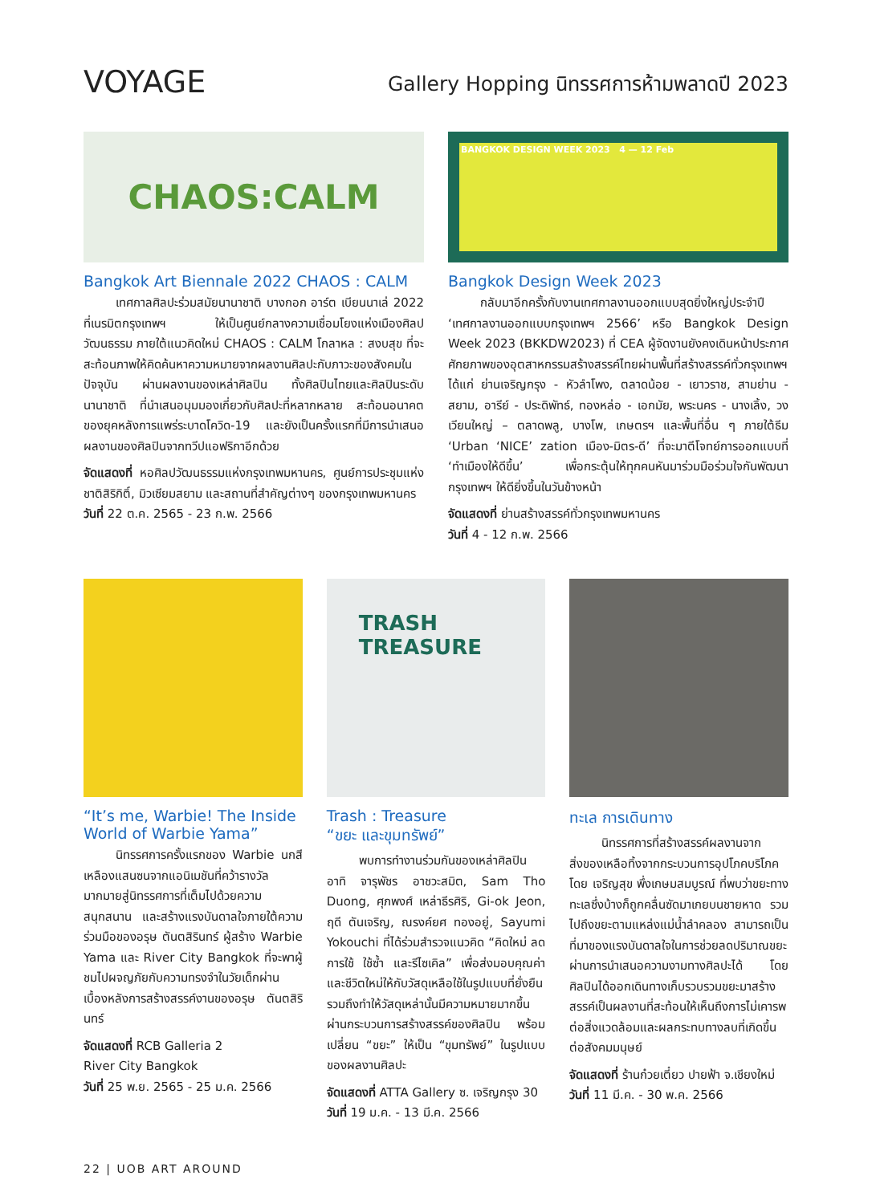VOYAGE
Gallery Hopping นิทรรศการห้ามพลาดปี 2023
CHAOS:CALM
Bangkok Art Biennale 2022 CHAOS : CALM
เทศกาลศิลปะร่วมสมัยนานาชาติ บางกอก อาร์ต เบียนนาเล่ 2022 ที่เนรมิตกรุงเทพฯ ให้เป็นศูนย์กลางความเชื่อมโยงแห่งเมืองศิลปวัฒนธรรม ภายใต้แนวคิดใหม่ CHAOS : CALM โกลาหล : สงบสุข ที่จะสะท้อนภาพให้คิดค้นหาความหมายจากผลงานศิลปะกับภาวะของสังคมในปัจจุบัน ผ่านผลงานของเหล่าศิลปิน ทั้งศิลปินไทยและศิลปินระดับนานาชาติ ที่นำเสนอมุมมองเกี่ยวกับศิลปะที่หลากหลาย สะท้อนอนาคตของยุคหลังการแพร่ระบาดโควิด-19 และยังเป็นครั้งแรกที่มีการนำเสนอผลงานของศิลปินจากทวีปแอฟริกาอีกด้วย
จัดแสดงที่ หอศิลปวัฒนธรรมแห่งกรุงเทพมหานคร, ศูนย์การประชุมแห่งชาติสิริกิติ์, มิวเซียมสยาม และสถานที่สำคัญต่างๆ ของกรุงเทพมหานคร
วันที่ 22 ต.ค. 2565 - 23 ก.พ. 2566
BANGKOK DESIGN WEEK 2023 4 — 12 Feb
Bangkok Design Week 2023
กลับมาอีกครั้งกับงานเทศกาลงานออกแบบสุดยิ่งใหญ่ประจำปี ‘เทศกาลงานออกแบบกรุงเทพฯ 2566’ หรือ Bangkok Design Week 2023 (BKKDW2023) ที่ CEA ผู้จัดงานยังคงเดินหน้าประกาศศักยภาพของอุตสาหกรรมสร้างสรรค์ไทยผ่านพื้นที่สร้างสรรค์ทั่วกรุงเทพฯ ได้แก่ ย่านเจริญกรุง - หัวลำโพง, ตลาดน้อย - เยาวราช, สามย่าน - สยาม, อารีย์ - ประดิพัทธ์, ทองหล่อ - เอกมัย, พระนคร - นางเลิ้ง, วงเวียนใหญ่ – ตลาดพลู, บางโพ, เกษตรฯ และพื้นที่อื่น ๆ ภายใต้ธีม ‘Urban ‘NICE’ zation เมือง-มิตร-ดี’ ที่จะมาตีโจทย์การออกแบบที่ ‘ทำเมืองให้ดีขึ้น’ เพื่อกระตุ้นให้ทุกคนหันมาร่วมมือร่วมใจกันพัฒนากรุงเทพฯ ให้ดียิ่งขึ้นในวันข้างหน้า
จัดแสดงที่ ย่านสร้างสรรค์ทั่วกรุงเทพมหานคร
วันที่ 4 - 12 ก.พ. 2566
“It’s me, Warbie! The Inside World of Warbie Yama”
นิทรรศการครั้งแรกของ Warbie นกสีเหลืองแสนซนจากแอนิเมชันที่คว้ารางวัลมากมายสู่นิทรรศการที่เต็มไปด้วยความสนุกสนาน และสร้างแรงบันดาลใจภายใต้ความร่วมมือของอรุษ ตันตสิรินทร์ ผู้สร้าง Warbie Yama และ River City Bangkok ที่จะพาผู้ชมไปผจญภัยกับความทรงจำในวัยเด็กผ่านเบื้องหลังการสร้างสรรค์งานของอรุษ ตันตสิรินทร์
จัดแสดงที่ RCB Galleria 2
River City Bangkok
วันที่ 25 พ.ย. 2565 - 25 ม.ค. 2566
TRASH TREASURE
Trash : Treasure
“ขยะ และขุมทรัพย์”
พบการทำงานร่วมกันของเหล่าศิลปิน อาทิ จารุพัชร อาชวะสมิต, Sam Tho Duong, ศุภพงศ์ เหล่าธีรศิริ, Gi-ok Jeon, ฤดี ตันเจริญ, ณรงค์ยศ ทองอยู่, Sayumi Yokouchi ที่ได้ร่วมสำรวจแนวคิด “คิดใหม่ ลดการใช้ ใช้ซ้ำ และรีไซเคิล” เพื่อส่งมอบคุณค่าและชีวิตใหม่ให้กับวัสดุเหลือใช้ในรูปแบบที่ยั่งยืน รวมถึงทำให้วัสดุเหล่านั้นมีความหมายมากขึ้นผ่านกระบวนการสร้างสรรค์ของศิลปิน พร้อมเปลี่ยน “ขยะ” ให้เป็น “ขุมทรัพย์” ในรูปแบบของผลงานศิลปะ
จัดแสดงที่ ATTA Gallery ซ. เจริญกรุง 30
วันที่ 19 ม.ค. - 13 มี.ค. 2566
ทะเล การเดินทาง
นิทรรศการที่สร้างสรรค์ผลงานจากสิ่งของเหลือทิ้งจากกระบวนการอุปโภคบริโภค โดย เจริญสุข พึ่งเกษมสมบูรณ์ ที่พบว่าขยะทางทะเลซึ่งบ้างก็ถูกคลื่นซัดมาเกยบนชายหาด รวมไปถึงขยะตามแหล่งแม่น้ำลำคลอง สามารถเป็นที่มาของแรงบันดาลใจในการช่วยลดปริมาณขยะ ผ่านการนำเสนอความงามทางศิลปะได้ โดยศิลปินได้ออกเดินทางเก็บรวบรวมขยะมาสร้างสรรค์เป็นผลงานที่สะท้อนให้เห็นถึงการไม่เคารพต่อสิ่งแวดล้อมและผลกระทบทางลบที่เกิดขึ้นต่อสังคมมนุษย์
จัดแสดงที่ ร้านก๋วยเตี๋ยว ปายฟ้า จ.เชียงใหม่
วันที่ 11 มี.ค. - 30 พ.ค. 2566
22 | UOB ART AROUND